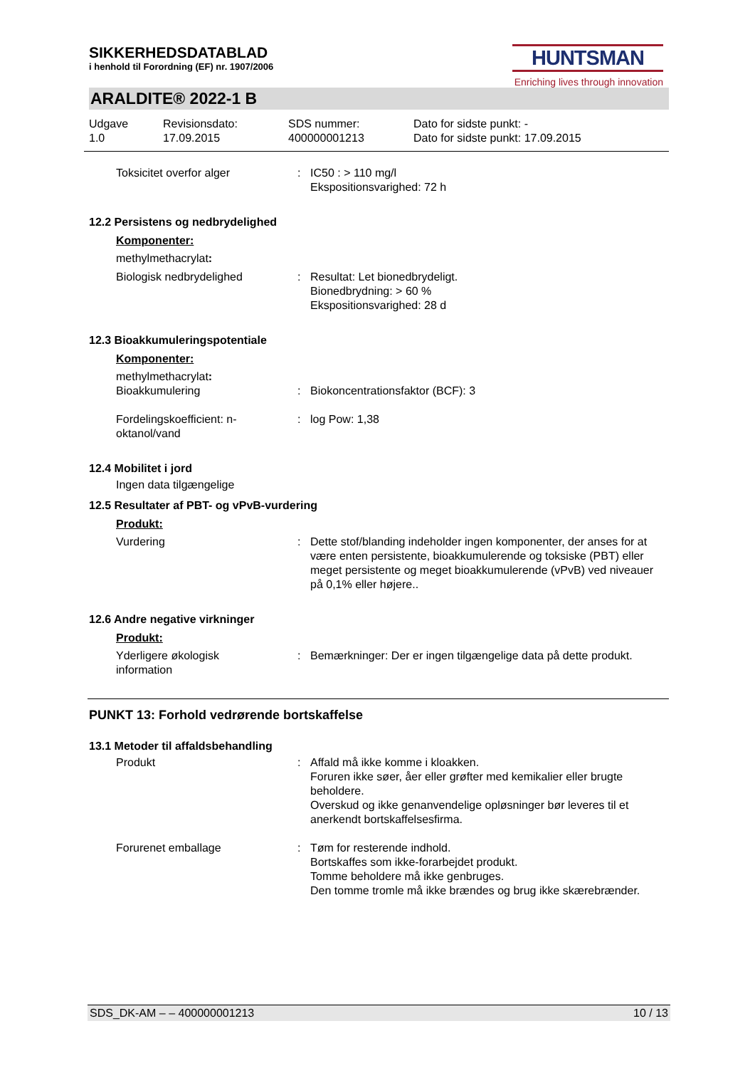HUNTSMAN
Enriching lives through innovation
SIKKERHEDSDATABLAD
i henhold til Forordning (EF) nr. 1907/2006
ARALDITE® 2022-1 B
Udgave
1.0
Revisionsdato:
17.09.2015
SDS nummer:
400000001213
Dato for sidste punkt: -
Dato for sidste punkt: 17.09.2015
Toksicitet overfor alger : IC50 : > 110 mg/l
Ekspositionsvarighed: 72 h
12.2 Persistens og nedbrydelighed
Komponenter:
methylmethacrylat:
Biologisk nedbrydelighed : Resultat: Let bionedbrydeligt.
Bionedbrydning: > 60 %
Ekspositionsvarighed: 28 d
12.3 Bioakkumuleringspotentiale
Komponenter:
methylmethacrylat:
Bioakkumulering : Biokoncentrationsfaktor (BCF): 3
Fordelingskoefficient: n-
oktanol/vand
: log Pow: 1,38
12.4 Mobilitet i jord
Ingen data tilgængelige
12.5 Resultater af PBT- og vPvB-vurdering
Produkt:
Vurdering : Dette stof/blanding indeholder ingen komponenter, der anses for at være enten persistente, bioakkumulerende og toksiske (PBT) eller meget persistente og meget bioakkumulerende (vPvB) ved niveauer på 0,1% eller højere..
12.6 Andre negative virkninger
Produkt:
Yderligere økologisk
information
: Bemærkninger: Der er ingen tilgængelige data på dette produkt.
PUNKT 13: Forhold vedrørende bortskaffelse
13.1 Metoder til affaldsbehandling
Produkt : Affald må ikke komme i kloakken.
Foruren ikke søer, åer eller grøfter med kemikalier eller brugte beholdere.
Overskud og ikke genanvendelige opløsninger bør leveres til et anerkendt bortskaffelsesfirma.
Forurenet emballage : Tøm for resterende indhold.
Bortskaffes som ikke-forarbejdet produkt.
Tomme beholdere må ikke genbruges.
Den tomme tromle må ikke brændes og brug ikke skærebrænder.
SDS_DK-AM – – 400000001213 10 / 13